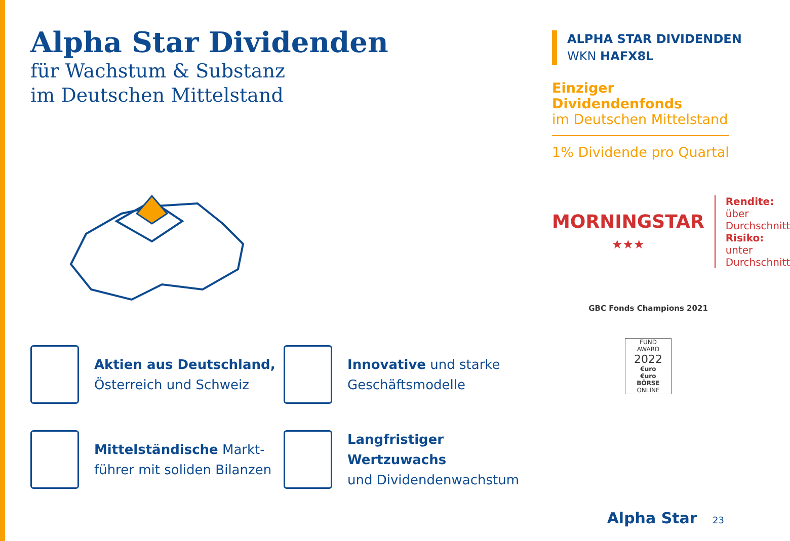Alpha Star Dividenden
für Wachstum & Substanz
im Deutschen Mittelstand
Aktien aus Deutschland,
Österreich und Schweiz
Innovative und starke
Geschäftsmodelle
Mittelständische Markt-
führer mit soliden Bilanzen
Langfristiger Wertzuwachs
und Dividendenwachstum
ALPHA STAR DIVIDENDEN
WKN HAFX8L
Einziger Dividendenfonds
im Deutschen Mittelstand
1% Dividende pro Quartal
MORNINGSTAR
★★★
Rendite: über
Durchschnitt
Risiko: unter
Durchschnitt
GBC Fonds Champions 2021
FUND
AWARD
2022
€uro
€uro
BÖRSE ONLINE
Alpha Star 23